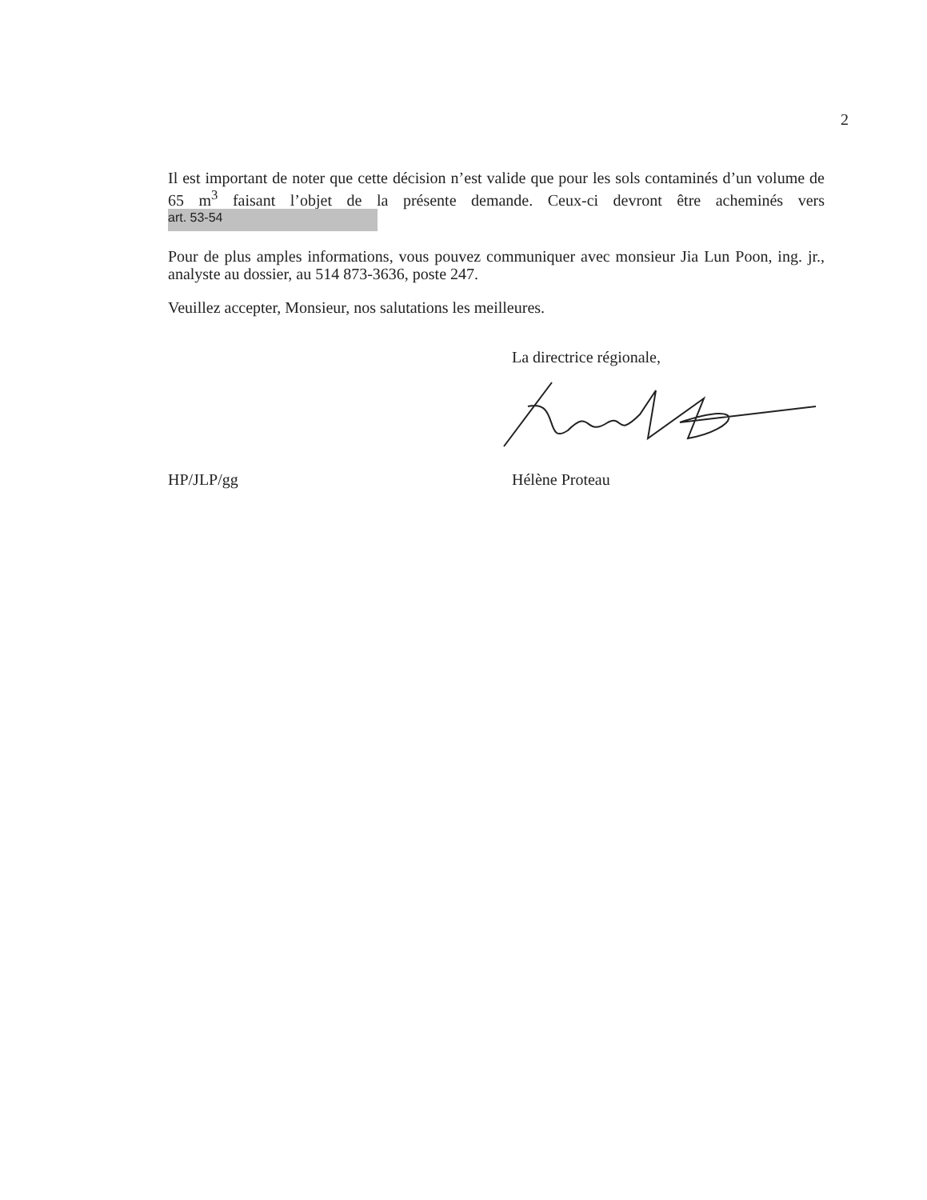2
Il est important de noter que cette décision n’est valide que pour les sols contaminés d’un volume de 65 m<sup>3</sup> faisant l’objet de la présente demande. Ceux-ci devront être acheminés vers art. 53-54
Pour de plus amples informations, vous pouvez communiquer avec monsieur Jia Lun Poon, ing. jr., analyste au dossier, au 514 873-3636, poste 247.
Veuillez accepter, Monsieur, nos salutations les meilleures.
La directrice régionale,
HP/JLP/gg Hélène Proteau